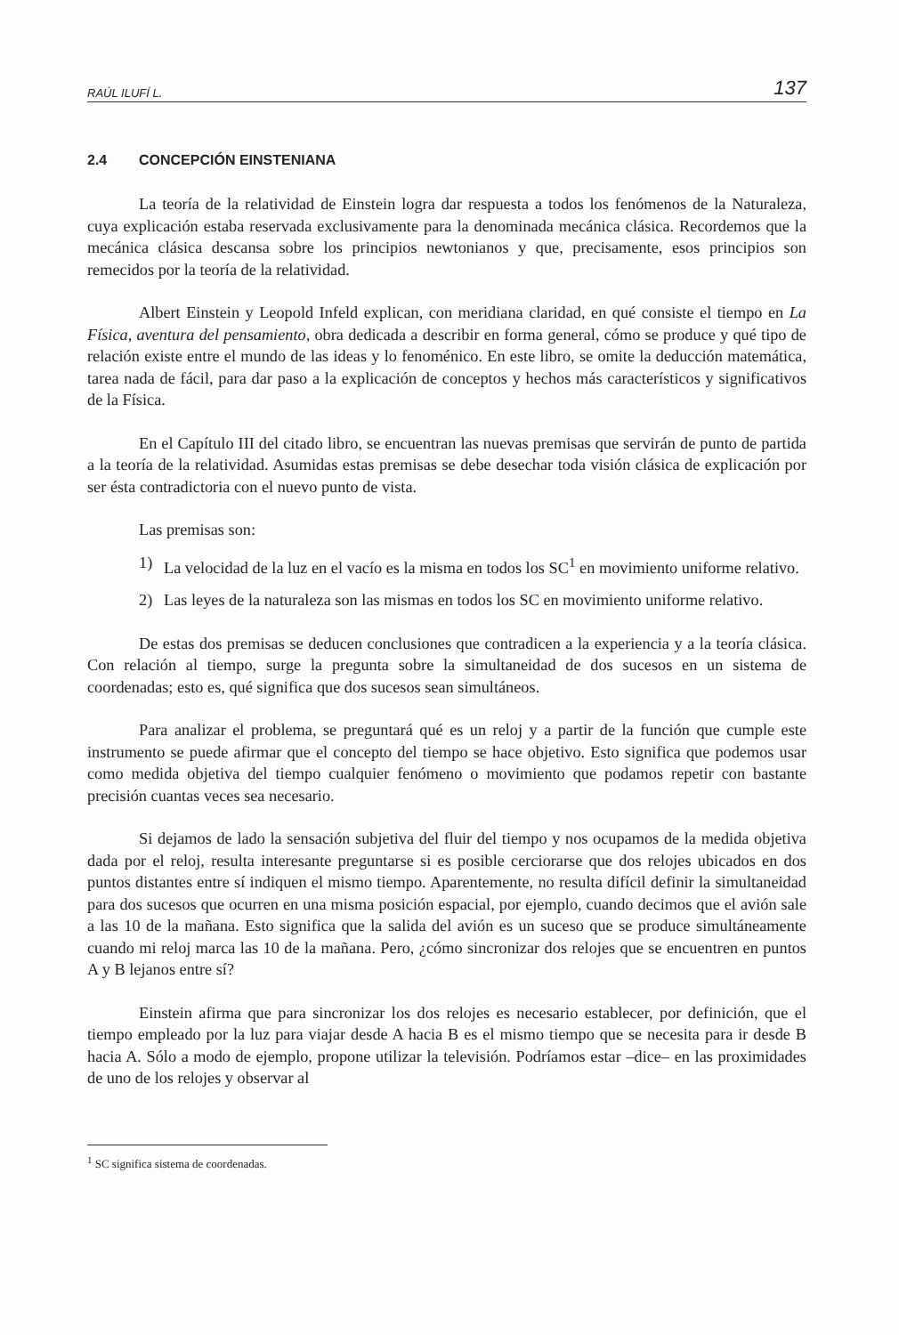RAÚL ILUFÍ L. 137
2.4 CONCEPCIÓN EINSTENIANA
La teoría de la relatividad de Einstein logra dar respuesta a todos los fenómenos de la Naturaleza, cuya explicación estaba reservada exclusivamente para la denominada mecánica clásica. Recordemos que la mecánica clásica descansa sobre los principios newtonianos y que, precisamente, esos principios son remecidos por la teoría de la relatividad.
Albert Einstein y Leopold Infeld explican, con meridiana claridad, en qué consiste el tiempo en La Física, aventura del pensamiento, obra dedicada a describir en forma general, cómo se produce y qué tipo de relación existe entre el mundo de las ideas y lo fenoménico. En este libro, se omite la deducción matemática, tarea nada de fácil, para dar paso a la explicación de conceptos y hechos más característicos y significativos de la Física.
En el Capítulo III del citado libro, se encuentran las nuevas premisas que servirán de punto de partida a la teoría de la relatividad. Asumidas estas premisas se debe desechar toda visión clásica de explicación por ser ésta contradictoria con el nuevo punto de vista.
Las premisas son:
1) La velocidad de la luz en el vacío es la misma en todos los SC<sup>1</sup> en movimiento uniforme relativo.
2) Las leyes de la naturaleza son las mismas en todos los SC en movimiento uniforme relativo.
De estas dos premisas se deducen conclusiones que contradicen a la experiencia y a la teoría clásica. Con relación al tiempo, surge la pregunta sobre la simultaneidad de dos sucesos en un sistema de coordenadas; esto es, qué significa que dos sucesos sean simultáneos.
Para analizar el problema, se preguntará qué es un reloj y a partir de la función que cumple este instrumento se puede afirmar que el concepto del tiempo se hace objetivo. Esto significa que podemos usar como medida objetiva del tiempo cualquier fenómeno o movimiento que podamos repetir con bastante precisión cuantas veces sea necesario.
Si dejamos de lado la sensación subjetiva del fluir del tiempo y nos ocupamos de la medida objetiva dada por el reloj, resulta interesante preguntarse si es posible cerciorarse que dos relojes ubicados en dos puntos distantes entre sí indiquen el mismo tiempo. Aparentemente, no resulta difícil definir la simultaneidad para dos sucesos que ocurren en una misma posición espacial, por ejemplo, cuando decimos que el avión sale a las 10 de la mañana. Esto significa que la salida del avión es un suceso que se produce simultáneamente cuando mi reloj marca las 10 de la mañana. Pero, ¿cómo sincronizar dos relojes que se encuentren en puntos A y B lejanos entre sí?
Einstein afirma que para sincronizar los dos relojes es necesario establecer, por definición, que el tiempo empleado por la luz para viajar desde A hacia B es el mismo tiempo que se necesita para ir desde B hacia A. Sólo a modo de ejemplo, propone utilizar la televisión. Podríamos estar –dice– en las proximidades de uno de los relojes y observar al
<sup>1</sup> SC significa sistema de coordenadas.